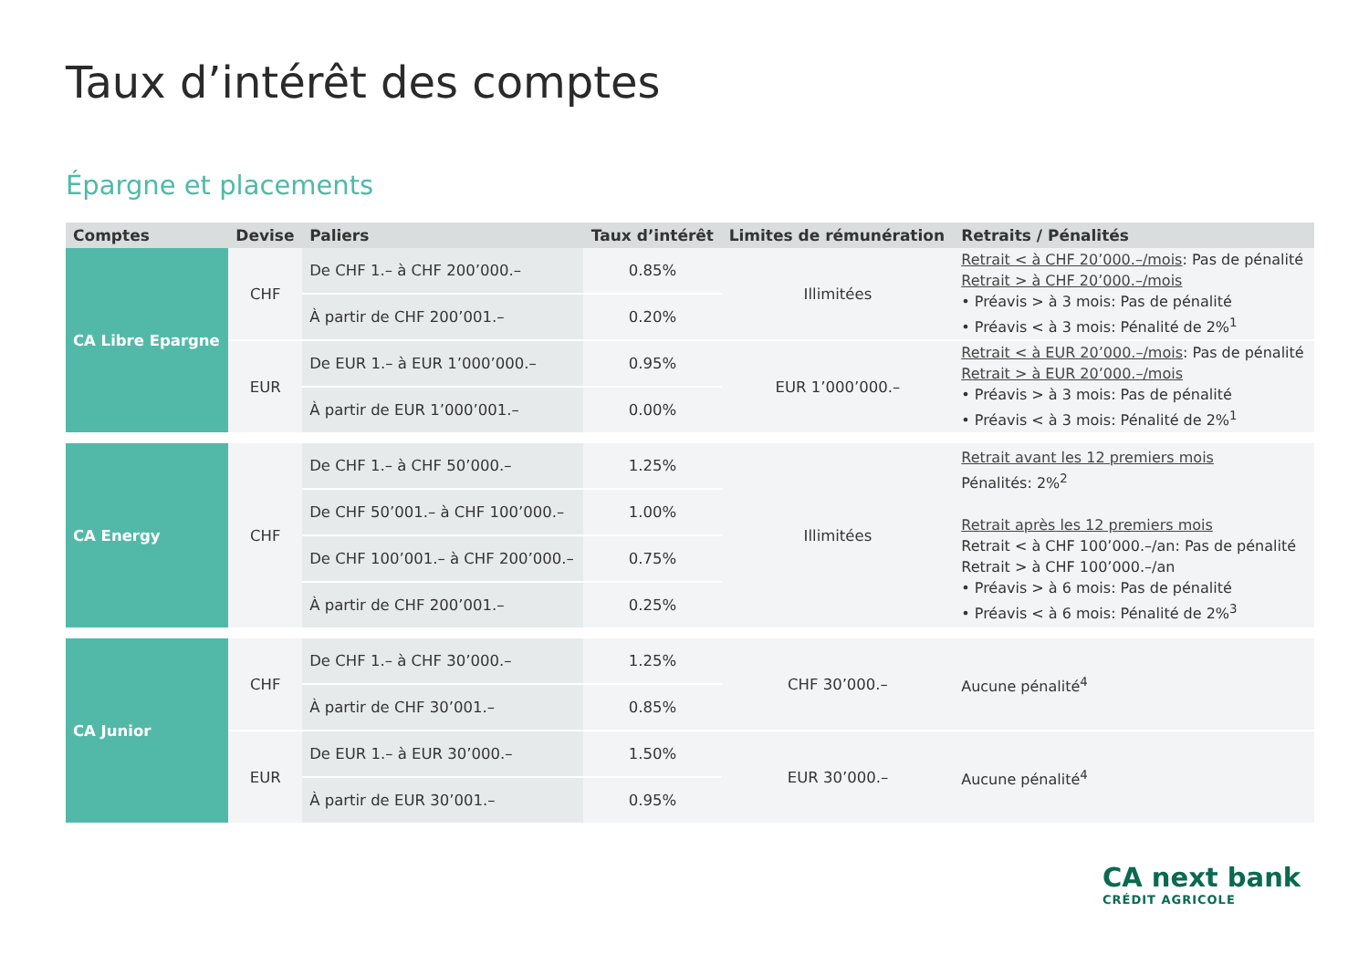Taux d’intérêt des comptes
Épargne et placements
| Comptes | Devise | Paliers | Taux d’intérêt | Limites de rémunération | Retraits / Pénalités |
| --- | --- | --- | --- | --- | --- |
| CA Libre Epargne | CHF | De CHF 1.– à CHF 200’000.– | 0.85% | Illimitées | Retrait < à CHF 20’000.–/mois : Pas de pénalité Retrait > à CHF 20’000.–/mois • Préavis > à 3 mois: Pas de pénalité • Préavis < à 3 mois: Pénalité de 2%<sup>1</sup> |
| | | À partir de CHF 200’001.– | 0.20% | | |
| | EUR | De EUR 1.– à EUR 1’000’000.– | 0.95% | EUR 1’000’000.– | Retrait < à EUR 20’000.–/mois : Pas de pénalité Retrait > à EUR 20’000.–/mois • Préavis > à 3 mois: Pas de pénalité • Préavis < à 3 mois: Pénalité de 2%<sup>1</sup> |
| | | À partir de EUR 1’000’001.– | 0.00% | | |
| CA Energy | CHF | De CHF 1.– à CHF 50’000.– | 1.25% | Illimitées | Retrait avant les 12 premiers mois Pénalités: 2%<sup>2</sup> Retrait après les 12 premiers mois Retrait < à CHF 100’000.–/an: Pas de pénalité Retrait > à CHF 100’000.–/an • Préavis > à 6 mois: Pas de pénalité • Préavis < à 6 mois: Pénalité de 2%<sup>3</sup> |
| | | De CHF 50’001.– à CHF 100’000.– | 1.00% | | |
| | | De CHF 100’001.– à CHF 200’000.– | 0.75% | | |
| | | À partir de CHF 200’001.– | 0.25% | | |
| CA Junior | CHF | De CHF 1.– à CHF 30’000.– | 1.25% | CHF 30’000.– | Aucune pénalité<sup>4</sup> |
| | | À partir de CHF 30’001.– | 0.85% | | |
| | EUR | De EUR 1.– à EUR 30’000.– | 1.50% | EUR 30’000.– | Aucune pénalité<sup>4</sup> |
| | | À partir de EUR 30’001.– | 0.95% | | |
CA next bank
CRÉDIT AGRICOLE